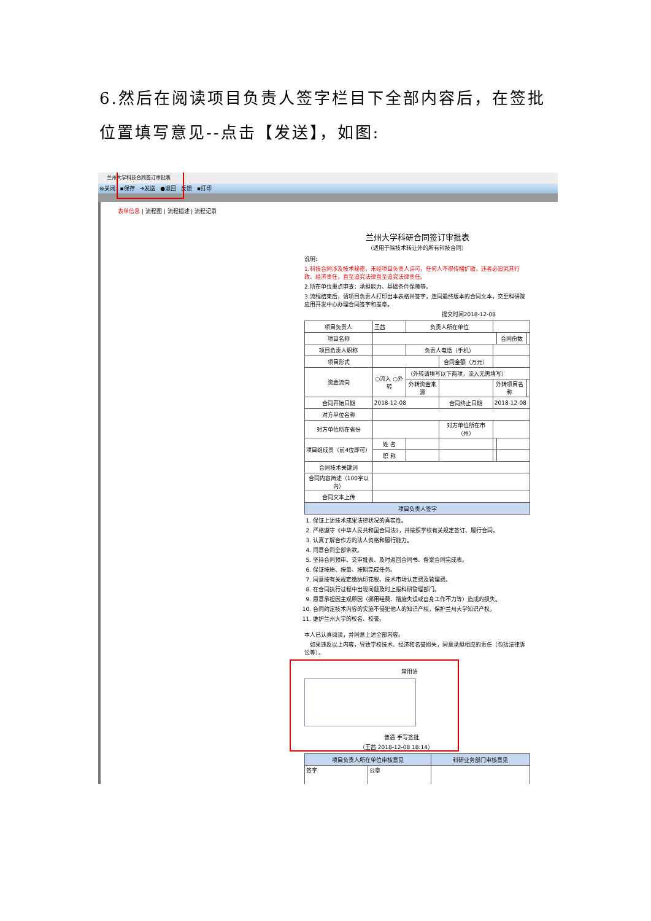6.然后在阅读项目负责人签字栏目下全部内容后，在签批位置填写意见--点击【发送】，如图:
兰州大学科技合同签订审批表
⊗关闭 ▪保存 ➔发送 ●退回 反馈 ▪打印
表单信息 | 流程图 | 流程描述 | 流程记录
兰州大学科研合同签订审批表
（适用于除技术转让外的所有科技合同）
说明:
1.科技合同涉及技术秘密，未经项目负责人许可，任何人不得传播扩散，违者必追究其行政、经济责任，直至追究法律直至追究法律责任。
2.所在单位重点审查：承担能力、基础条件保障等。
3.流程结束后，请项目负责人打印出本表格并签字，连同最终版本的合同文本，交至科研院应用开发中心办理合同签字和盖章。
提交时间2018-12-08
| 项目负责人 | 王茜 | 负责人所在单位 | | | | |
| 项目名称 | | | | | 合同份数 | |
| 项目负责人职称 | | 负责人电话（手机） | | | | |
| 项目形式 | | | 合同金额（万元） | | | |
| 资金流向 | ○流入 ○外转 | （外转请填写以下两项，流入无需填写） | | | | |
| | | 外转资金来源 | | 外转项目名称 | | |
| 合同开始日期 | 2018-12-08 | | 合同终止日期 | 2018-12-08 | | |
| 对方单位名称 | | | | | | |
| 对方单位所在省份 | | | 对方单位所在市（州） | | | |
| 项目组成员（前4位即可） | 姓 名 | | | | | |
| | 职 称 | | | | | |
| 合同技术关键词 | | | | | | |
| 合同内容简述（100字以内） | | | | | | |
| 合同文本上传 | | | | | | |
| 项目负责人签字 | | | | | | |
1. 保证上述技术成果法律状况的真实性。
2. 严格遵守《中华人民共和国合同法》，并按照学校有关规定签订、履行合同。
3. 认真了解合作方的法人资格和履行能力。
4. 同意合同全部条款。
5. 坚持合同预审、交审批表、及时返回合同书、备案合同完成表。
6. 保证按质、按量、按期完成任务。
7. 同意按有关规定缴纳印花税、技术市场认定费及管理费。
8. 在合同执行过程中出现问题及时上报科研管理部门。
9. 愿意承担因主观原因（挪用经费、措施失误或自身工作不力等）造成的损失。
10. 合同约定技术内容的实施不侵犯他人的知识产权，保护兰州大学知识产权。
11. 维护兰州大学的校名、校誉。
本人已认真阅读，并同意上述全部内容。
　如果违反以上内容，导致学校技术、经济和名誉损失，同意承担相应的责任（包括法律诉讼等）。
常用语
普通 手写签批
（王茜 2018-12-08 18:14）
| 项目负责人所在单位审核意见 | | 科研业务部门审核意见 |
| 签字 | 公章 | |